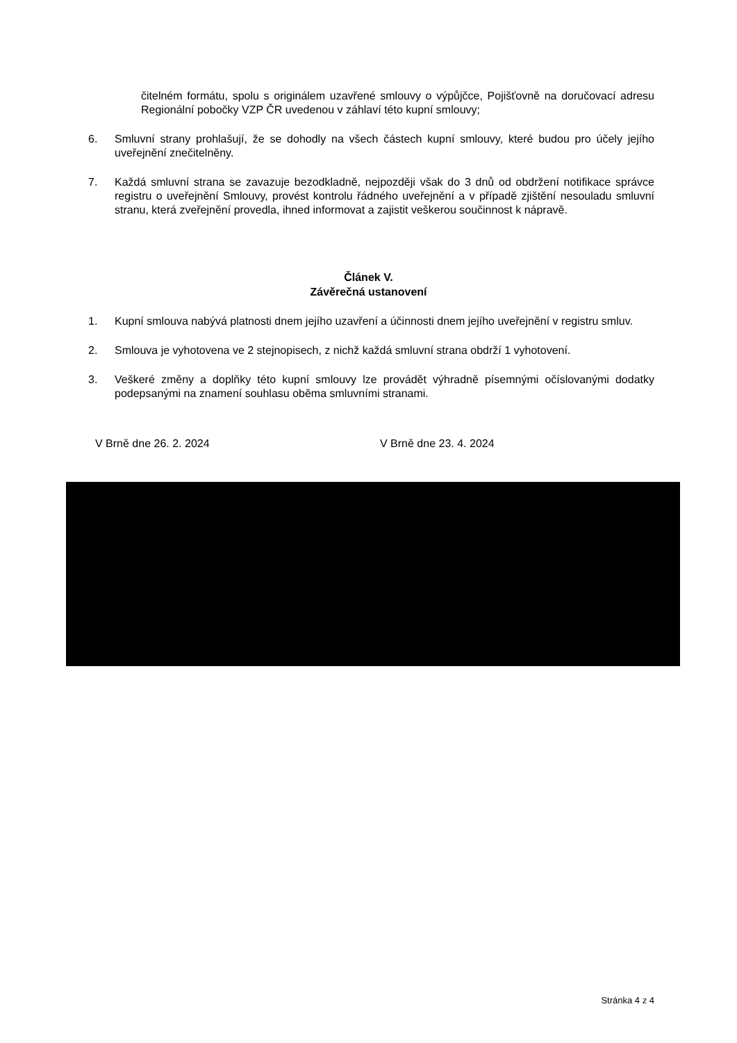čitelném formátu, spolu s originálem uzavřené smlouvy o výpůjčce, Pojišťovně na doručovací adresu Regionální pobočky VZP ČR uvedenou v záhlaví této kupní smlouvy;
6. Smluvní strany prohlašují, že se dohodly na všech částech kupní smlouvy, které budou pro účely jejího uveřejnění znečitelněny.
7. Každá smluvní strana se zavazuje bezodkladně, nejpozději však do 3 dnů od obdržení notifikace správce registru o uveřejnění Smlouvy, provést kontrolu řádného uveřejnění a v případě zjištění nesouladu smluvní stranu, která zveřejnění provedla, ihned informovat a zajistit veškerou součinnost k nápravě.
Článek V.
Závěrečná ustanovení
1. Kupní smlouva nabývá platnosti dnem jejího uzavření a účinnosti dnem jejího uveřejnění v registru smluv.
2. Smlouva je vyhotovena ve 2 stejnopisech, z nichž každá smluvní strana obdrží 1 vyhotovení.
3. Veškeré změny a doplňky této kupní smlouvy lze provádět výhradně písemnými očíslovanými dodatky podepsanými na znamení souhlasu oběma smluvními stranami.
V Brně dne 26. 2. 2024 V Brně dne 23. 4. 2024
Stránka 4 z 4